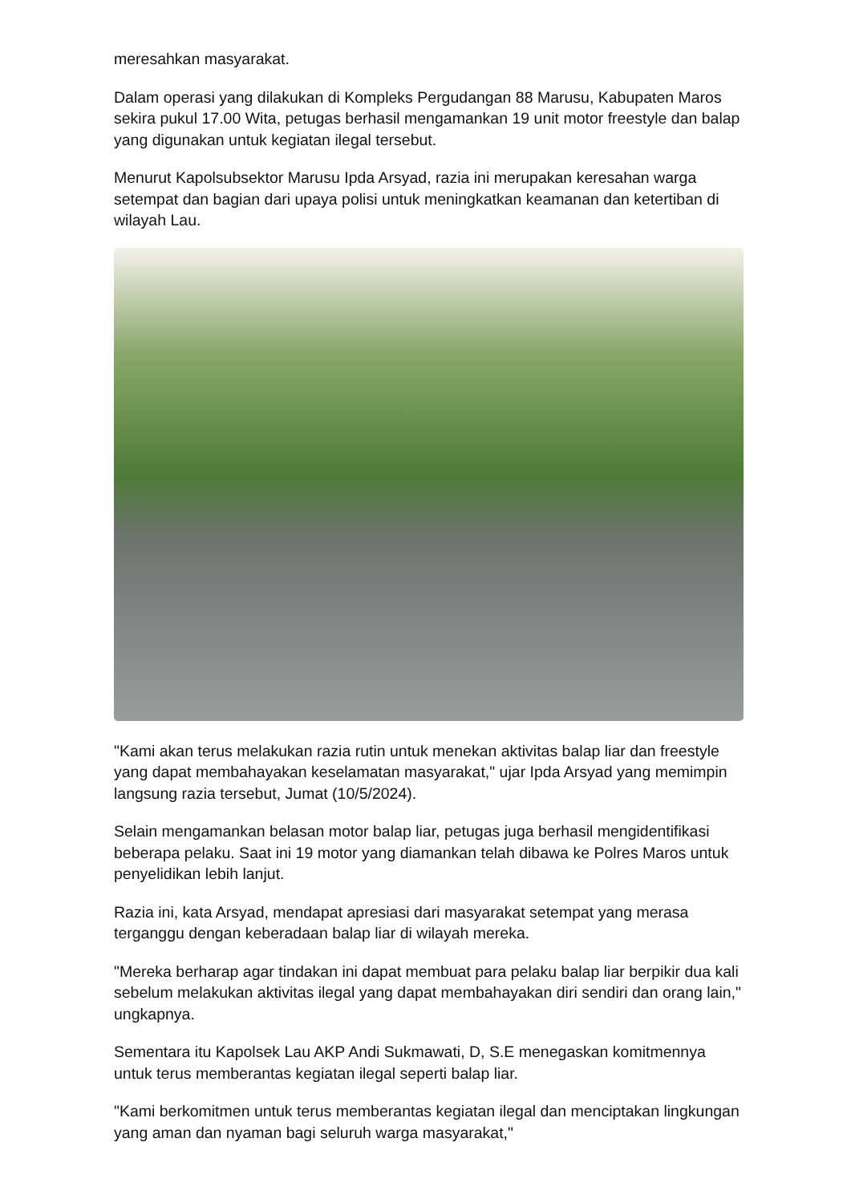meresahkan masyarakat.
Dalam operasi yang dilakukan di Kompleks Pergudangan 88 Marusu, Kabupaten Maros sekira pukul 17.00 Wita, petugas berhasil mengamankan 19 unit motor freestyle dan balap yang digunakan untuk kegiatan ilegal tersebut.
Menurut Kapolsubsektor Marusu Ipda Arsyad, razia ini merupakan keresahan warga setempat dan bagian dari upaya polisi untuk meningkatkan keamanan dan ketertiban di wilayah Lau.
"Kami akan terus melakukan razia rutin untuk menekan aktivitas balap liar dan freestyle yang dapat membahayakan keselamatan masyarakat," ujar Ipda Arsyad yang memimpin langsung razia tersebut, Jumat (10/5/2024).
Selain mengamankan belasan motor balap liar, petugas juga berhasil mengidentifikasi beberapa pelaku. Saat ini 19 motor yang diamankan telah dibawa ke Polres Maros untuk penyelidikan lebih lanjut.
Razia ini, kata Arsyad, mendapat apresiasi dari masyarakat setempat yang merasa terganggu dengan keberadaan balap liar di wilayah mereka.
"Mereka berharap agar tindakan ini dapat membuat para pelaku balap liar berpikir dua kali sebelum melakukan aktivitas ilegal yang dapat membahayakan diri sendiri dan orang lain," ungkapnya.
Sementara itu Kapolsek Lau AKP Andi Sukmawati, D, S.E menegaskan komitmennya untuk terus memberantas kegiatan ilegal seperti balap liar.
"Kami berkomitmen untuk terus memberantas kegiatan ilegal dan menciptakan lingkungan yang aman dan nyaman bagi seluruh warga masyarakat,"